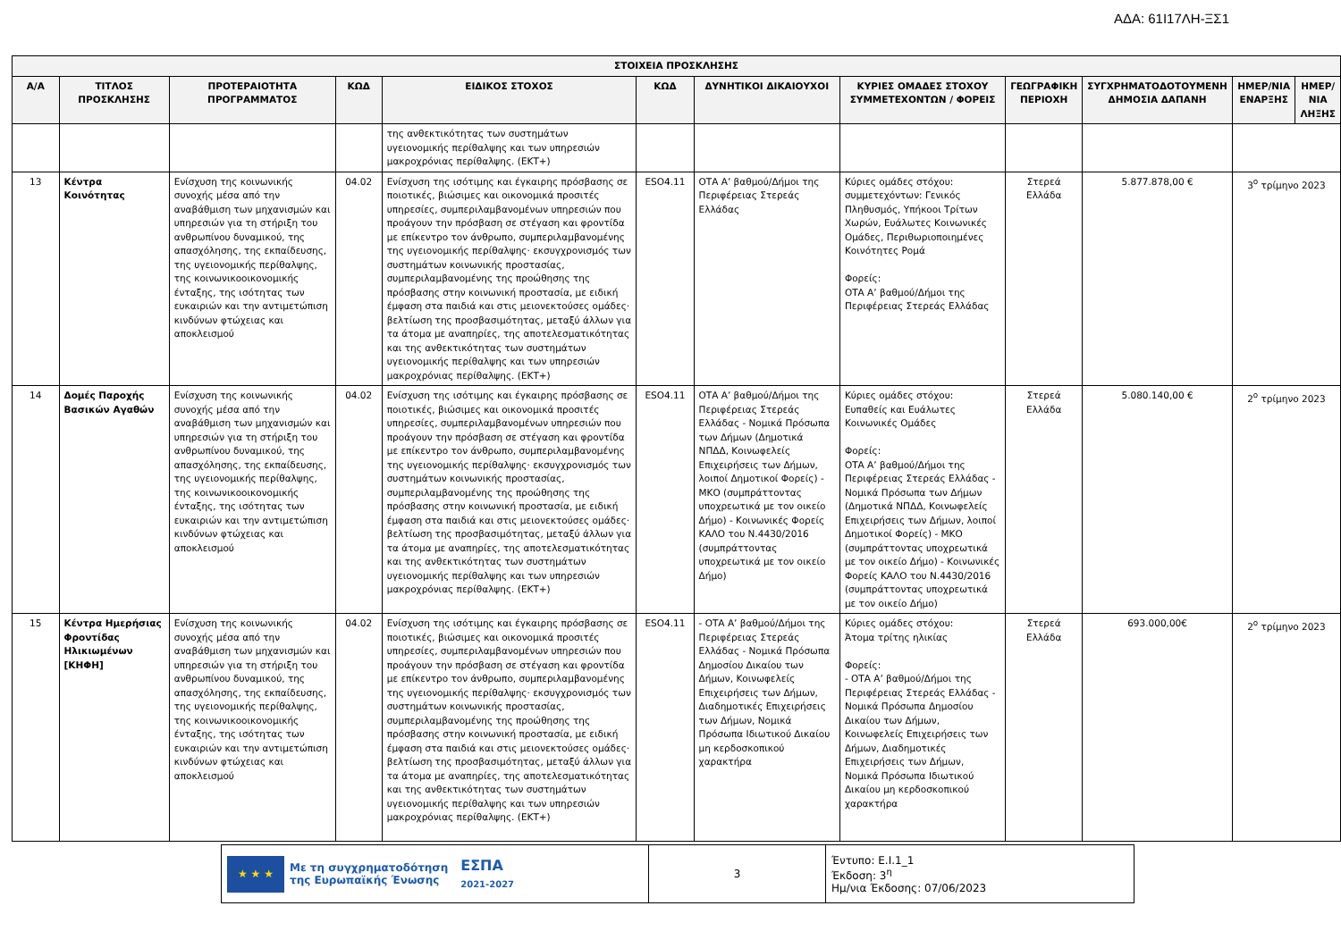ΑΔΑ: 61Ι17ΛΗ-ΞΣ1
| ΣΤΟΙΧΕΙΑ ΠΡΟΣΚΛΗΣΗΣ | | | | | | | | | | | |
| --- | --- | --- | --- | --- | --- | --- | --- | --- | --- | --- | --- |
| Α/Α | ΤΙΤΛΟΣ ΠΡΟΣΚΛΗΣΗΣ | ΠΡΟΤΕΡΑΙΟΤΗΤΑ ΠΡΟΓΡΑΜΜΑΤΟΣ | ΚΩΔ | ΕΙΔΙΚΟΣ ΣΤΟΧΟΣ | ΚΩΔ | ΔΥΝΗΤΙΚΟΙ ΔΙΚΑΙΟΥΧΟΙ | ΚΥΡΙΕΣ ΟΜΑΔΕΣ ΣΤΟΧΟΥ ΣΥΜΜΕΤΕΧΟΝΤΩΝ / ΦΟΡΕΙΣ | ΓΕΩΓΡΑΦΙΚΗ ΠΕΡΙΟΧΗ | ΣΥΓΧΡΗΜΑΤΟΔΟΤΟΥΜΕΝΗ ΔΗΜΟΣΙΑ ΔΑΠΑΝΗ | ΗΜΕΡ/ΝΙΑ ΕΝΑΡΞΗΣ | ΗΜΕΡ/ΝΙΑ ΛΗΞΗΣ |
| | | | | της ανθεκτικότητας των συστημάτων υγειονομικής περίθαλψης και των υπηρεσιών μακροχρόνιας περίθαλψης. (ΕΚΤ+) | | | | | | | |
| 13 | Κέντρα Κοινότητας | Ενίσχυση της κοινωνικής συνοχής μέσα από την αναβάθμιση των μηχανισμών και υπηρεσιών για τη στήριξη του ανθρωπίνου δυναμικού, της απασχόλησης, της εκπαίδευσης, της υγειονομικής περίθαλψης, της κοινωνικοοικονομικής ένταξης, της ισότητας των ευκαιριών και την αντιμετώπιση κινδύνων φτώχειας και αποκλεισμού | 04.02 | Ενίσχυση της ισότιμης και έγκαιρης πρόσβασης σε ποιοτικές, βιώσιμες και οικονομικά προσιτές υπηρεσίες, συμπεριλαμβανομένων υπηρεσιών που προάγουν την πρόσβαση σε στέγαση και φροντίδα με επίκεντρο τον άνθρωπο, συμπεριλαμβανομένης της υγειονομικής περίθαλψης· εκσυγχρονισμός των συστημάτων κοινωνικής προστασίας, συμπεριλαμβανομένης της προώθησης της πρόσβασης στην κοινωνική προστασία, με ειδική έμφαση στα παιδιά και στις μειονεκτούσες ομάδες· βελτίωση της προσβασιμότητας, μεταξύ άλλων για τα άτομα με αναπηρίες, της αποτελεσματικότητας και της ανθεκτικότητας των συστημάτων υγειονομικής περίθαλψης και των υπηρεσιών μακροχρόνιας περίθαλψης. (ΕΚΤ+) | ESO4.11 | ΟΤΑ Α’ βαθμού/Δήμοι της Περιφέρειας Στερεάς Ελλάδας | Κύριες ομάδες στόχου: συμμετεχόντων: Γενικός Πληθυσμός, Υπήκοοι Τρίτων Χωρών, Ευάλωτες Κοινωνικές Ομάδες, Περιθωριοποιημένες Κοινότητες Ρομά Φορείς: ΟΤΑ Α’ βαθμού/Δήμοι της Περιφέρειας Στερεάς Ελλάδας | Στερεά Ελλάδα | 5.877.878,00 € | 3<sup>ο</sup> τρίμηνο 2023 | |
| 14 | Δομές Παροχής Βασικών Αγαθών | Ενίσχυση της κοινωνικής συνοχής μέσα από την αναβάθμιση των μηχανισμών και υπηρεσιών για τη στήριξη του ανθρωπίνου δυναμικού, της απασχόλησης, της εκπαίδευσης, της υγειονομικής περίθαλψης, της κοινωνικοοικονομικής ένταξης, της ισότητας των ευκαιριών και την αντιμετώπιση κινδύνων φτώχειας και αποκλεισμού | 04.02 | Ενίσχυση της ισότιμης και έγκαιρης πρόσβασης σε ποιοτικές, βιώσιμες και οικονομικά προσιτές υπηρεσίες, συμπεριλαμβανομένων υπηρεσιών που προάγουν την πρόσβαση σε στέγαση και φροντίδα με επίκεντρο τον άνθρωπο, συμπεριλαμβανομένης της υγειονομικής περίθαλψης· εκσυγχρονισμός των συστημάτων κοινωνικής προστασίας, συμπεριλαμβανομένης της προώθησης της πρόσβασης στην κοινωνική προστασία, με ειδική έμφαση στα παιδιά και στις μειονεκτούσες ομάδες· βελτίωση της προσβασιμότητας, μεταξύ άλλων για τα άτομα με αναπηρίες, της αποτελεσματικότητας και της ανθεκτικότητας των συστημάτων υγειονομικής περίθαλψης και των υπηρεσιών μακροχρόνιας περίθαλψης. (ΕΚΤ+) | ESO4.11 | ΟΤΑ Α’ βαθμού/Δήμοι της Περιφέρειας Στερεάς Ελλάδας - Νομικά Πρόσωπα των Δήμων (Δημοτικά ΝΠΔΔ, Κοινωφελείς Επιχειρήσεις των Δήμων, λοιποί Δημοτικοί Φορείς) - ΜΚΟ (συμπράττοντας υποχρεωτικά με τον οικείο Δήμο) - Κοινωνικές Φορείς ΚΑΛΟ του Ν.4430/2016 (συμπράττοντας υποχρεωτικά με τον οικείο Δήμο) | Κύριες ομάδες στόχου: Ευπαθείς και Ευάλωτες Κοινωνικές Ομάδες Φορείς: ΟΤΑ Α’ βαθμού/Δήμοι της Περιφέρειας Στερεάς Ελλάδας - Νομικά Πρόσωπα των Δήμων (Δημοτικά ΝΠΔΔ, Κοινωφελείς Επιχειρήσεις των Δήμων, λοιποί Δημοτικοί Φορείς) - ΜΚΟ (συμπράττοντας υποχρεωτικά με τον οικείο Δήμο) - Κοινωνικές Φορείς ΚΑΛΟ του Ν.4430/2016 (συμπράττοντας υποχρεωτικά με τον οικείο Δήμο) | Στερεά Ελλάδα | 5.080.140,00 € | 2<sup>ο</sup> τρίμηνο 2023 | |
| 15 | Κέντρα Ημερήσιας Φροντίδας Ηλικιωμένων [ΚΗΦΗ] | Ενίσχυση της κοινωνικής συνοχής μέσα από την αναβάθμιση των μηχανισμών και υπηρεσιών για τη στήριξη του ανθρωπίνου δυναμικού, της απασχόλησης, της εκπαίδευσης, της υγειονομικής περίθαλψης, της κοινωνικοοικονομικής ένταξης, της ισότητας των ευκαιριών και την αντιμετώπιση κινδύνων φτώχειας και αποκλεισμού | 04.02 | Ενίσχυση της ισότιμης και έγκαιρης πρόσβασης σε ποιοτικές, βιώσιμες και οικονομικά προσιτές υπηρεσίες, συμπεριλαμβανομένων υπηρεσιών που προάγουν την πρόσβαση σε στέγαση και φροντίδα με επίκεντρο τον άνθρωπο, συμπεριλαμβανομένης της υγειονομικής περίθαλψης· εκσυγχρονισμός των συστημάτων κοινωνικής προστασίας, συμπεριλαμβανομένης της προώθησης της πρόσβασης στην κοινωνική προστασία, με ειδική έμφαση στα παιδιά και στις μειονεκτούσες ομάδες· βελτίωση της προσβασιμότητας, μεταξύ άλλων για τα άτομα με αναπηρίες, της αποτελεσματικότητας και της ανθεκτικότητας των συστημάτων υγειονομικής περίθαλψης και των υπηρεσιών μακροχρόνιας περίθαλψης. (ΕΚΤ+) | ESO4.11 | - ΟΤΑ Α’ βαθμού/Δήμοι της Περιφέρειας Στερεάς Ελλάδας - Νομικά Πρόσωπα Δημοσίου Δικαίου των Δήμων, Κοινωφελείς Επιχειρήσεις των Δήμων, Διαδημοτικές Επιχειρήσεις των Δήμων, Νομικά Πρόσωπα Ιδιωτικού Δικαίου μη κερδοσκοπικού χαρακτήρα | Κύριες ομάδες στόχου: Άτομα τρίτης ηλικίας Φορείς: - ΟΤΑ Α’ βαθμού/Δήμοι της Περιφέρειας Στερεάς Ελλάδας - Νομικά Πρόσωπα Δημοσίου Δικαίου των Δήμων, Κοινωφελείς Επιχειρήσεις των Δήμων, Διαδημοτικές Επιχειρήσεις των Δήμων, Νομικά Πρόσωπα Ιδιωτικού Δικαίου μη κερδοσκοπικού χαρακτήρα | Στερεά Ελλάδα | 693.000,00€ | 2<sup>ο</sup> τρίμηνο 2023 | |
| ★ ★ ★ Με τη συγχρηματοδότηση της Ευρωπαϊκής Ένωσης ΕΣΠΑ 2021-2027 | 3 | Έντυπο: Ε.Ι.1_1 Έκδοση: 3<sup>η</sup> Ημ/νια Έκδοσης: 07/06/2023 |